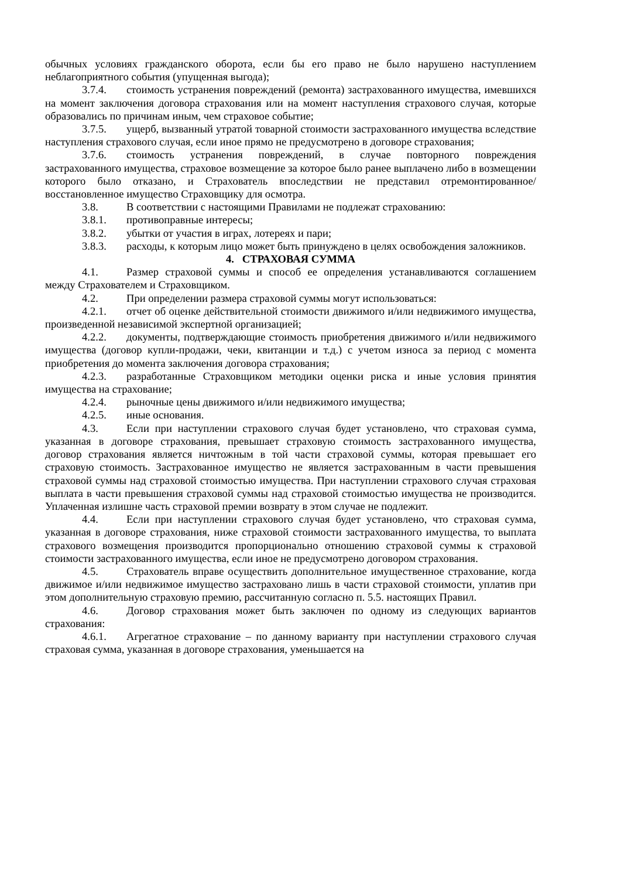обычных условиях гражданского оборота, если бы его право не было нарушено наступлением неблагоприятного события (упущенная выгода);
3.7.4. стоимость устранения повреждений (ремонта) застрахованного имущества, имевшихся на момент заключения договора страхования или на момент наступления страхового случая, которые образовались по причинам иным, чем страховое событие;
3.7.5. ущерб, вызванный утратой товарной стоимости застрахованного имущества вследствие наступления страхового случая, если иное прямо не предусмотрено в договоре страхования;
3.7.6. стоимость устранения повреждений, в случае повторного повреждения застрахованного имущества, страховое возмещение за которое было ранее выплачено либо в возмещении которого было отказано, и Страхователь впоследствии не представил отремонтированное/восстановленное имущество Страховщику для осмотра.
3.8. В соответствии с настоящими Правилами не подлежат страхованию:
3.8.1. противоправные интересы;
3.8.2. убытки от участия в играх, лотереях и пари;
3.8.3. расходы, к которым лицо может быть принуждено в целях освобождения заложников.
4. СТРАХОВАЯ СУММА
4.1. Размер страховой суммы и способ ее определения устанавливаются соглашением между Страхователем и Страховщиком.
4.2. При определении размера страховой суммы могут использоваться:
4.2.1. отчет об оценке действительной стоимости движимого и/или недвижимого имущества, произведенной независимой экспертной организацией;
4.2.2. документы, подтверждающие стоимость приобретения движимого и/или недвижимого имущества (договор купли-продажи, чеки, квитанции и т.д.) с учетом износа за период с момента приобретения до момента заключения договора страхования;
4.2.3. разработанные Страховщиком методики оценки риска и иные условия принятия имущества на страхование;
4.2.4. рыночные цены движимого и/или недвижимого имущества;
4.2.5. иные основания.
4.3. Если при наступлении страхового случая будет установлено, что страховая сумма, указанная в договоре страхования, превышает страховую стоимость застрахованного имущества, договор страхования является ничтожным в той части страховой суммы, которая превышает его страховую стоимость. Застрахованное имущество не является застрахованным в части превышения страховой суммы над страховой стоимостью имущества. При наступлении страхового случая страховая выплата в части превышения страховой суммы над страховой стоимостью имущества не производится. Уплаченная излишне часть страховой премии возврату в этом случае не подлежит.
4.4. Если при наступлении страхового случая будет установлено, что страховая сумма, указанная в договоре страхования, ниже страховой стоимости застрахованного имущества, то выплата страхового возмещения производится пропорционально отношению страховой суммы к страховой стоимости застрахованного имущества, если иное не предусмотрено договором страхования.
4.5. Страхователь вправе осуществить дополнительное имущественное страхование, когда движимое и/или недвижимое имущество застраховано лишь в части страховой стоимости, уплатив при этом дополнительную страховую премию, рассчитанную согласно п. 5.5. настоящих Правил.
4.6. Договор страхования может быть заключен по одному из следующих вариантов страхования:
4.6.1. Агрегатное страхование – по данному варианту при наступлении страхового случая страховая сумма, указанная в договоре страхования, уменьшается на